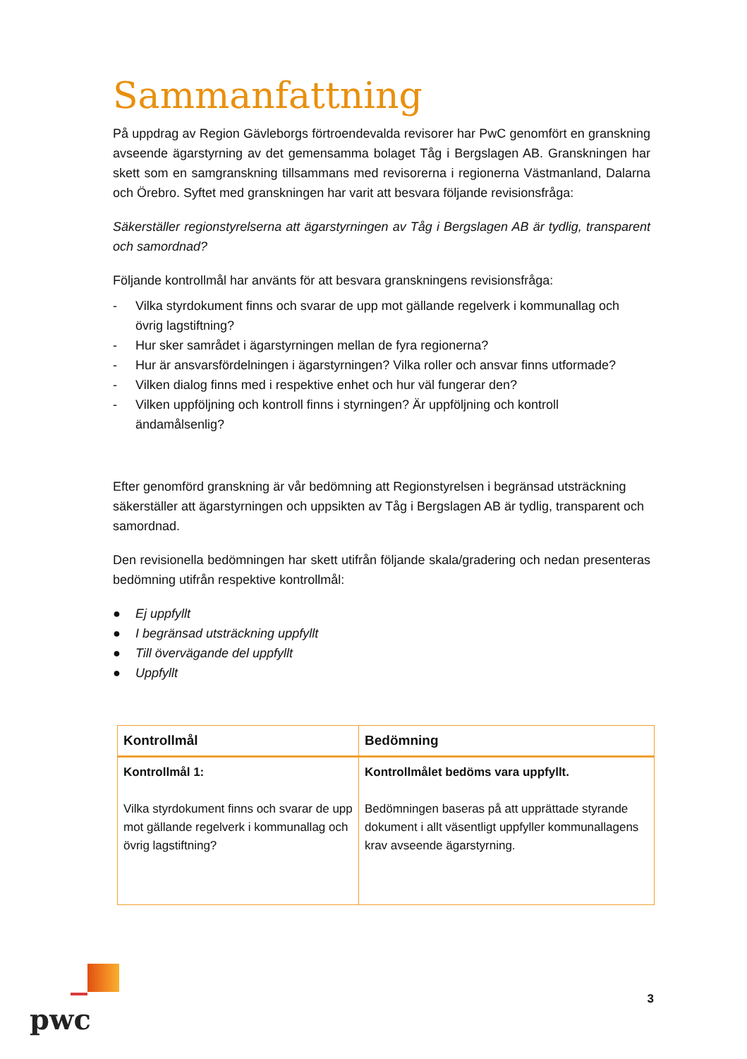Sammanfattning
På uppdrag av Region Gävleborgs förtroendevalda revisorer har PwC genomfört en granskning avseende ägarstyrning av det gemensamma bolaget Tåg i Bergslagen AB. Granskningen har skett som en samgranskning tillsammans med revisorerna i regionerna Västmanland, Dalarna och Örebro. Syftet med granskningen har varit att besvara följande revisionsfråga:
Säkerställer regionstyrelserna att ägarstyrningen av Tåg i Bergslagen AB är tydlig, transparent och samordnad?
Följande kontrollmål har använts för att besvara granskningens revisionsfråga:
- Vilka styrdokument finns och svarar de upp mot gällande regelverk i kommunallag och övrig lagstiftning?
- Hur sker samrådet i ägarstyrningen mellan de fyra regionerna?
- Hur är ansvarsfördelningen i ägarstyrningen? Vilka roller och ansvar finns utformade?
- Vilken dialog finns med i respektive enhet och hur väl fungerar den?
- Vilken uppföljning och kontroll finns i styrningen? Är uppföljning och kontroll ändamålsenlig?
Efter genomförd granskning är vår bedömning att Regionstyrelsen i begränsad utsträckning säkerställer att ägarstyrningen och uppsikten av Tåg i Bergslagen AB är tydlig, transparent och samordnad.
Den revisionella bedömningen har skett utifrån följande skala/gradering och nedan presenteras bedömning utifrån respektive kontrollmål:
● Ej uppfyllt
● I begränsad utsträckning uppfyllt
● Till övervägande del uppfyllt
● Uppfyllt
| Kontrollmål | Bedömning |
| --- | --- |
| Kontrollmål 1: Vilka styrdokument finns och svarar de upp mot gällande regelverk i kommunallag och övrig lagstiftning? | Kontrollmålet bedöms vara uppfyllt. Bedömningen baseras på att upprättade styrande dokument i allt väsentligt uppfyller kommunallagens krav avseende ägarstyrning. |
pwc
3